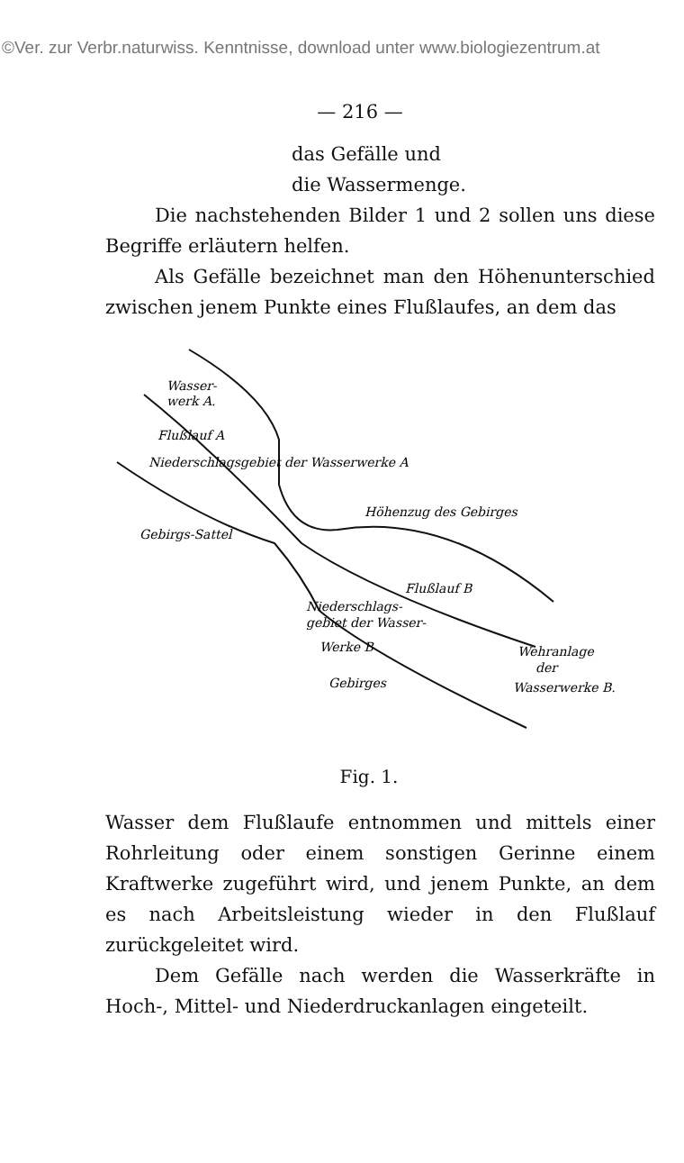©Ver. zur Verbr.naturwiss. Kenntnisse, download unter www.biologiezentrum.at
— 216 —
das Gefälle und
die Wassermenge.
Die nachstehenden Bilder 1 und 2 sollen uns diese Begriffe erläutern helfen.
Als Gefälle bezeichnet man den Höhenunterschied zwischen jenem Punkte eines Flußlaufes, an dem das
Wasser-
werk A.
Gebirgs-Sattel
Höhenzug des Gebirges
Niederschlags-
gebiet der Wasser-
Werke B
Flußlauf B
Wehranlage
der
Wasserwerke B.
Gebirges
Flußlauf A
Niederschlagsgebiet der Wasserwerke A
Fig. 1.
Wasser dem Flußlaufe entnommen und mittels einer Rohrleitung oder einem sonstigen Gerinne einem Kraftwerke zugeführt wird, und jenem Punkte, an dem es nach Arbeitsleistung wieder in den Flußlauf zurückgeleitet wird.
Dem Gefälle nach werden die Wasserkräfte in Hoch-, Mittel- und Niederdruckanlagen eingeteilt.